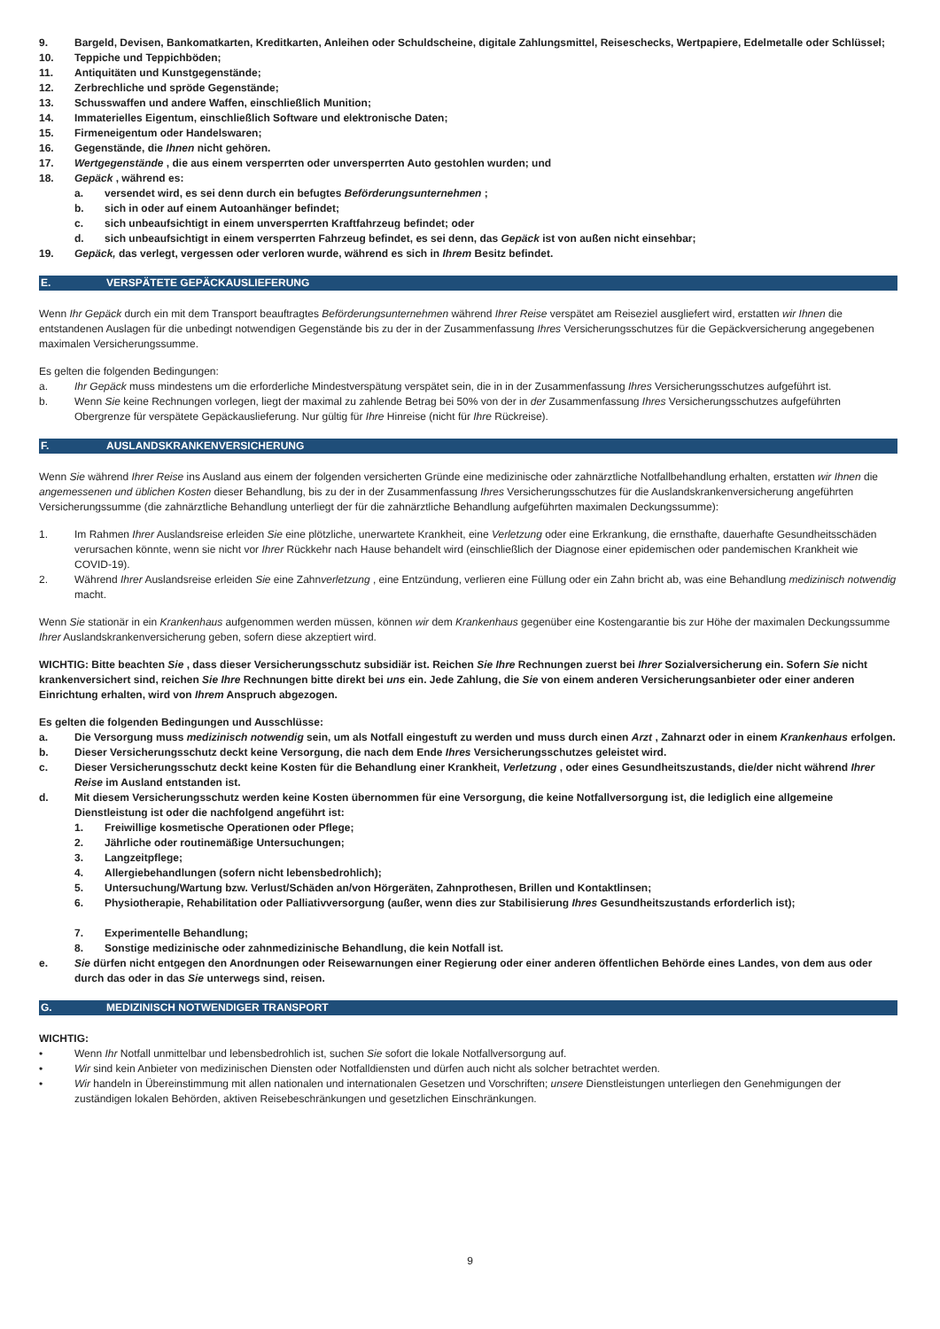9. Bargeld, Devisen, Bankomatkarten, Kreditkarten, Anleihen oder Schuldscheine, digitale Zahlungsmittel, Reiseschecks, Wertpapiere, Edelmetalle oder Schlüssel;
10. Teppiche und Teppichböden;
11. Antiquitäten und Kunstgegenstände;
12. Zerbrechliche und spröde Gegenstände;
13. Schusswaffen und andere Waffen, einschließlich Munition;
14. Immaterielles Eigentum, einschließlich Software und elektronische Daten;
15. Firmeneigentum oder Handelswaren;
16. Gegenstände, die Ihnen nicht gehören.
17. Wertgegenstände , die aus einem versperrten oder unversperrten Auto gestohlen wurden; und
18. Gepäck , während es:
a. versendet wird, es sei denn durch ein befugtes Beförderungsunternehmen ;
b. sich in oder auf einem Autoanhänger befindet;
c. sich unbeaufsichtigt in einem unversperrten Kraftfahrzeug befindet; oder
d. sich unbeaufsichtigt in einem versperrten Fahrzeug befindet, es sei denn, das Gepäck ist von außen nicht einsehbar;
19. Gepäck, das verlegt, vergessen oder verloren wurde, während es sich in Ihrem Besitz befindet.
E. VERSPÄTETE GEPÄCKAUSLIEFERUNG
Wenn Ihr Gepäck durch ein mit dem Transport beauftragtes Beförderungsunternehmen während Ihrer Reise verspätet am Reiseziel ausgliefert wird, erstatten wir Ihnen die entstandenen Auslagen für die unbedingt notwendigen Gegenstände bis zu der in der Zusammenfassung Ihres Versicherungsschutzes für die Gepäckversicherung angegebenen maximalen Versicherungssumme.
Es gelten die folgenden Bedingungen:
a. Ihr Gepäck muss mindestens um die erforderliche Mindestverspätung verspätet sein, die in in der Zusammenfassung Ihres Versicherungsschutzes aufgeführt ist.
b. Wenn Sie keine Rechnungen vorlegen, liegt der maximal zu zahlende Betrag bei 50% von der in der Zusammenfassung Ihres Versicherungsschutzes aufgeführten Obergrenze für verspätete Gepäckauslieferung. Nur gültig für Ihre Hinreise (nicht für Ihre Rückreise).
F. AUSLANDSKRANKENVERSICHERUNG
Wenn Sie während Ihrer Reise ins Ausland aus einem der folgenden versicherten Gründe eine medizinische oder zahnärztliche Notfallbehandlung erhalten, erstatten wir Ihnen die angemessenen und üblichen Kosten dieser Behandlung, bis zu der in der Zusammenfassung Ihres Versicherungsschutzes für die Auslandskrankenversicherung angeführten Versicherungssumme (die zahnärztliche Behandlung unterliegt der für die zahnärztliche Behandlung aufgeführten maximalen Deckungssumme):
1. Im Rahmen Ihrer Auslandsreise erleiden Sie eine plötzliche, unerwartete Krankheit, eine Verletzung oder eine Erkrankung, die ernsthafte, dauerhafte Gesundheitsschäden verursachen könnte, wenn sie nicht vor Ihrer Rückkehr nach Hause behandelt wird (einschließlich der Diagnose einer epidemischen oder pandemischen Krankheit wie COVID-19).
2. Während Ihrer Auslandsreise erleiden Sie eine Zahnverletzung , eine Entzündung, verlieren eine Füllung oder ein Zahn bricht ab, was eine Behandlung medizinisch notwendig macht.
Wenn Sie stationär in ein Krankenhaus aufgenommen werden müssen, können wir dem Krankenhaus gegenüber eine Kostengarantie bis zur Höhe der maximalen Deckungssumme Ihrer Auslandskrankenversicherung geben, sofern diese akzeptiert wird.
WICHTIG: Bitte beachten Sie , dass dieser Versicherungsschutz subsidiär ist. Reichen Sie Ihre Rechnungen zuerst bei Ihrer Sozialversicherung ein. Sofern Sie nicht krankenversichert sind, reichen Sie Ihre Rechnungen bitte direkt bei uns ein. Jede Zahlung, die Sie von einem anderen Versicherungsanbieter oder einer anderen Einrichtung erhalten, wird von Ihrem Anspruch abgezogen.
Es gelten die folgenden Bedingungen und Ausschlüsse:
a. Die Versorgung muss medizinisch notwendig sein, um als Notfall eingestuft zu werden und muss durch einen Arzt , Zahnarzt oder in einem Krankenhaus erfolgen.
b. Dieser Versicherungsschutz deckt keine Versorgung, die nach dem Ende Ihres Versicherungsschutzes geleistet wird.
c. Dieser Versicherungsschutz deckt keine Kosten für die Behandlung einer Krankheit, Verletzung , oder eines Gesundheitszustands, die/der nicht während Ihrer Reise im Ausland entstanden ist.
d. Mit diesem Versicherungsschutz werden keine Kosten übernommen für eine Versorgung, die keine Notfallversorgung ist, die lediglich eine allgemeine Dienstleistung ist oder die nachfolgend angeführt ist:
1. Freiwillige kosmetische Operationen oder Pflege;
2. Jährliche oder routinemäßige Untersuchungen;
3. Langzeitpflege;
4. Allergiebehandlungen (sofern nicht lebensbedrohlich);
5. Untersuchung/Wartung bzw. Verlust/Schäden an/von Hörgeräten, Zahnprothesen, Brillen und Kontaktlinsen;
6. Physiotherapie, Rehabilitation oder Palliativversorgung (außer, wenn dies zur Stabilisierung Ihres Gesundheitszustands erforderlich ist);
7. Experimentelle Behandlung;
8. Sonstige medizinische oder zahnmedizinische Behandlung, die kein Notfall ist.
e. Sie dürfen nicht entgegen den Anordnungen oder Reisewarnungen einer Regierung oder einer anderen öffentlichen Behörde eines Landes, von dem aus oder durch das oder in das Sie unterwegs sind, reisen.
G. MEDIZINISCH NOTWENDIGER TRANSPORT
WICHTIG:
• Wenn Ihr Notfall unmittelbar und lebensbedrohlich ist, suchen Sie sofort die lokale Notfallversorgung auf.
• Wir sind kein Anbieter von medizinischen Diensten oder Notfalldiensten und dürfen auch nicht als solcher betrachtet werden.
• Wir handeln in Übereinstimmung mit allen nationalen und internationalen Gesetzen und Vorschriften; unsere Dienstleistungen unterliegen den Genehmigungen der zuständigen lokalen Behörden, aktiven Reisebeschränkungen und gesetzlichen Einschränkungen.
9